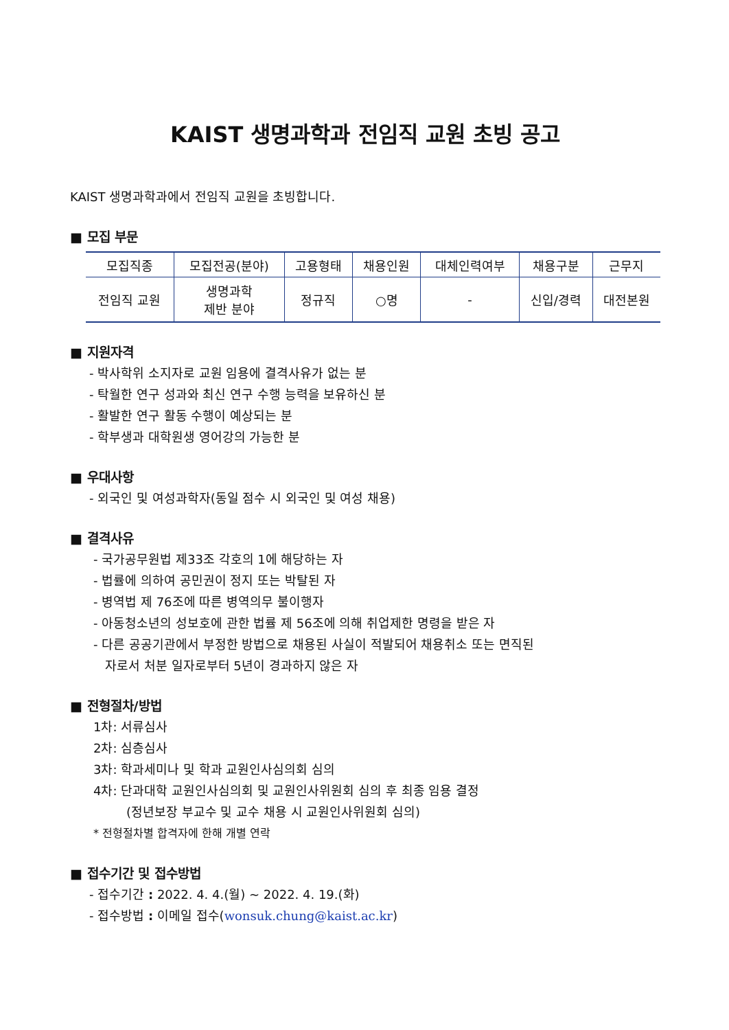KAIST 생명과학과 전임직 교원 초빙 공고
KAIST 생명과학과에서 전임직 교원을 초빙합니다.
■ 모집 부문
| 모집직종 | 모집전공(분야) | 고용형태 | 채용인원 | 대체인력여부 | 채용구분 | 근무지 |
| 전임직 교원 | 생명과학 제반 분야 | 정규직 | ○명 | - | 신입/경력 | 대전본원 |
■ 지원자격
- 박사학위 소지자로 교원 임용에 결격사유가 없는 분
- 탁월한 연구 성과와 최신 연구 수행 능력을 보유하신 분
- 활발한 연구 활동 수행이 예상되는 분
- 학부생과 대학원생 영어강의 가능한 분
■ 우대사항
- 외국인 및 여성과학자(동일 점수 시 외국인 및 여성 채용)
■ 결격사유
- 국가공무원법 제33조 각호의 1에 해당하는 자
- 법률에 의하여 공민권이 정지 또는 박탈된 자
- 병역법 제 76조에 따른 병역의무 불이행자
- 아동청소년의 성보호에 관한 법률 제 56조에 의해 취업제한 명령을 받은 자
- 다른 공공기관에서 부정한 방법으로 채용된 사실이 적발되어 채용취소 또는 면직된
자로서 처분 일자로부터 5년이 경과하지 않은 자
■ 전형절차/방법
1차: 서류심사
2차: 심층심사
3차: 학과세미나 및 학과 교원인사심의회 심의
4차: 단과대학 교원인사심의회 및 교원인사위원회 심의 후 최종 임용 결정
(정년보장 부교수 및 교수 채용 시 교원인사위원회 심의)
* 전형절차별 합격자에 한해 개별 연락
■ 접수기간 및 접수방법
- 접수기간 : 2022. 4. 4.(월) ~ 2022. 4. 19.(화)
- 접수방법 : 이메일 접수(wonsuk.chung@kaist.ac.kr)